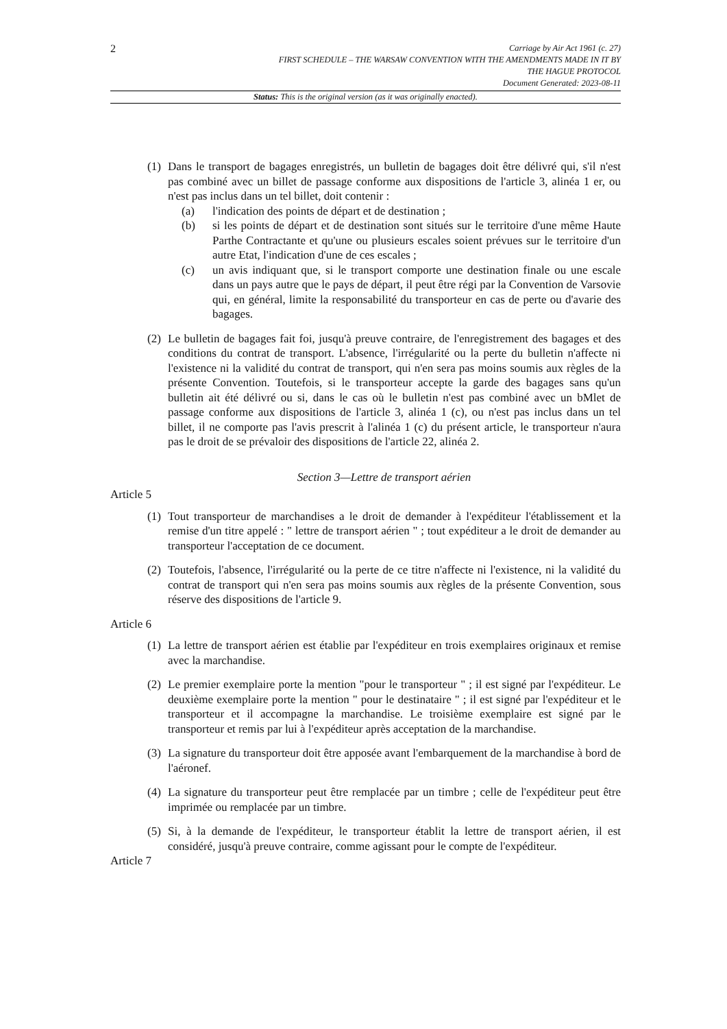2
Carriage by Air Act 1961 (c. 27)
FIRST SCHEDULE – THE WARSAW CONVENTION WITH THE AMENDMENTS MADE IN IT BY
THE HAGUE PROTOCOL
Document Generated: 2023-08-11
Status: This is the original version (as it was originally enacted).
(1)
Dans le transport de bagages enregistrés, un bulletin de bagages doit être délivré qui, s'il n'est pas combiné avec un billet de passage conforme aux dispositions de l'article 3, alinéa 1 er, ou n'est pas inclus dans un tel billet, doit contenir :
(a) l'indication des points de départ et de destination ;
(b) si les points de départ et de destination sont situés sur le territoire d'une même Haute Parthe Contractante et qu'une ou plusieurs escales soient prévues sur le territoire d'un autre Etat, l'indication d'une de ces escales ;
(c) un avis indiquant que, si le transport comporte une destination finale ou une escale dans un pays autre que le pays de départ, il peut être régi par la Convention de Varsovie qui, en général, limite la responsabilité du transporteur en cas de perte ou d'avarie des bagages.
(2)
Le bulletin de bagages fait foi, jusqu'à preuve contraire, de l'enregistrement des bagages et des conditions du contrat de transport. L'absence, l'irrégularité ou la perte du bulletin n'affecte ni l'existence ni la validité du contrat de transport, qui n'en sera pas moins soumis aux règles de la présente Convention. Toutefois, si le transporteur accepte la garde des bagages sans qu'un bulletin ait été délivré ou si, dans le cas où le bulletin n'est pas combiné avec un bMlet de passage conforme aux dispositions de l'article 3, alinéa 1 (c), ou n'est pas inclus dans un tel billet, il ne comporte pas l'avis prescrit à l'alinéa 1 (c) du présent article, le transporteur n'aura pas le droit de se prévaloir des dispositions de l'article 22, alinéa 2.
Section 3—Lettre de transport aérien
Article 5
(1)
Tout transporteur de marchandises a le droit de demander à l'expéditeur l'établissement et la remise d'un titre appelé : " lettre de transport aérien " ; tout expéditeur a le droit de demander au transporteur l'acceptation de ce document.
(2)
Toutefois, l'absence, l'irrégularité ou la perte de ce titre n'affecte ni l'existence, ni la validité du contrat de transport qui n'en sera pas moins soumis aux règles de la présente Convention, sous réserve des dispositions de l'article 9.
Article 6
(1)
La lettre de transport aérien est établie par l'expéditeur en trois exemplaires originaux et remise avec la marchandise.
(2)
Le premier exemplaire porte la mention "pour le transporteur " ; il est signé par l'expéditeur. Le deuxième exemplaire porte la mention " pour le destinataire " ; il est signé par l'expéditeur et le transporteur et il accompagne la marchandise. Le troisième exemplaire est signé par le transporteur et remis par lui à l'expéditeur après acceptation de la marchandise.
(3)
La signature du transporteur doit être apposée avant l'embarquement de la marchandise à bord de l'aéronef.
(4)
La signature du transporteur peut être remplacée par un timbre ; celle de l'expéditeur peut être imprimée ou remplacée par un timbre.
(5)
Si, à la demande de l'expéditeur, le transporteur établit la lettre de transport aérien, il est considéré, jusqu'à preuve contraire, comme agissant pour le compte de l'expéditeur.
Article 7